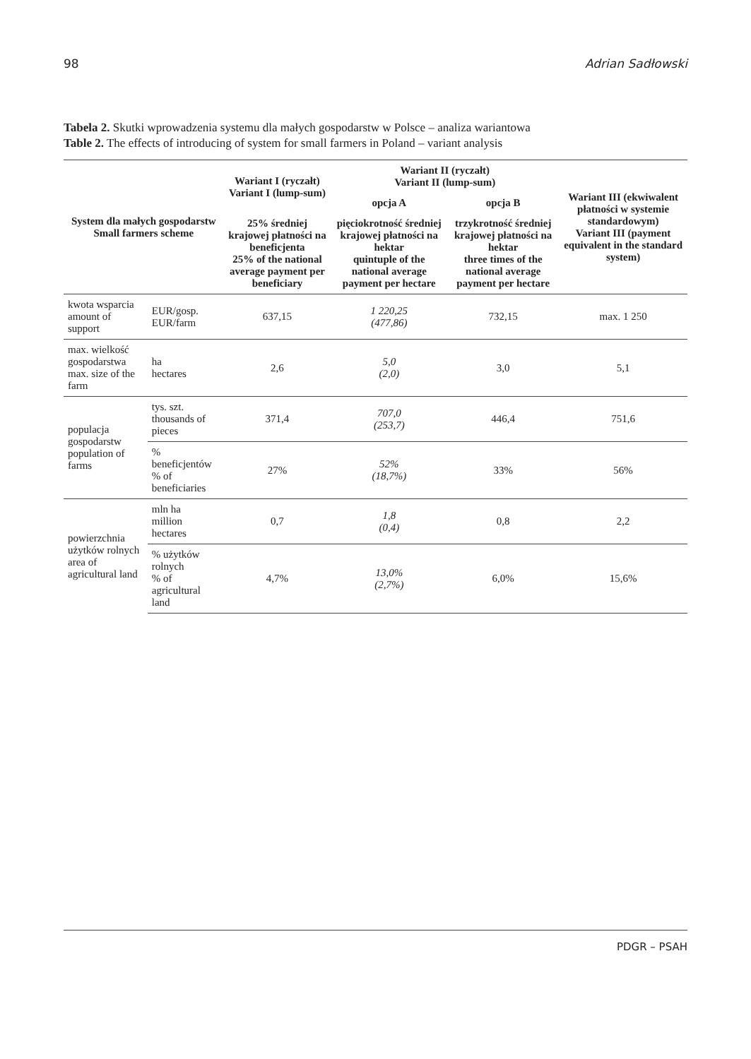98 Adrian Sadłowski
Tabela 2. Skutki wprowadzenia systemu dla małych gospodarstw w Polsce – analiza wariantowa
Table 2. The effects of introducing of system for small farmers in Poland – variant analysis
| System dla małych gospodarstw Small farmers scheme | | Wariant I (ryczałt) Variant I (lump-sum) | Wariant II (ryczałt) Variant II (lump-sum) | | Wariant III (ekwiwalent płatności w systemie standardowym) Variant III (payment equivalent in the standard system) |
| --- | --- | --- | --- | --- | --- |
| | | | opcja A | opcja B | |
| | | 25% średniej krajowej płatności na beneficjenta 25% of the national average payment per beneficiary | pięciokrotność średniej krajowej płatności na hektar quintuple of the national average payment per hectare | trzykrotność średniej krajowej płatności na hektar three times of the national average payment per hectare | |
| kwota wsparcia amount of support | EUR/gosp. EUR/farm | 637,15 | 1 220,25 (477,86) | 732,15 | max. 1 250 |
| max. wielkość gospodarstwa max. size of the farm | ha hectares | 2,6 | 5,0 (2,0) | 3,0 | 5,1 |
| populacja gospodarstw population of farms | tys. szt. thousands of pieces | 371,4 | 707,0 (253,7) | 446,4 | 751,6 |
| | % beneficjentów % of beneficiaries | 27% | 52% (18,7%) | 33% | 56% |
| powierzchnia użytków rolnych area of agricultural land | mln ha million hectares | 0,7 | 1,8 (0,4) | 0,8 | 2,2 |
| | % użytków rolnych % of agricultural land | 4,7% | 13,0% (2,7%) | 6,0% | 15,6% |
PDGR – PSAH